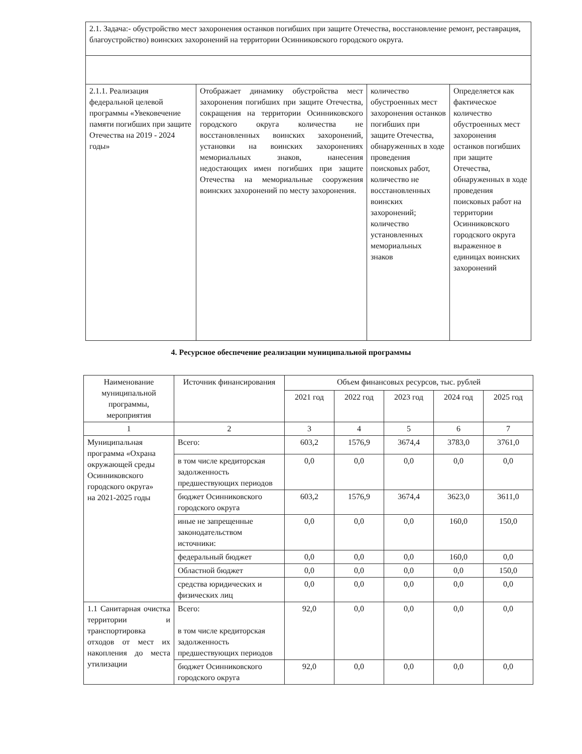| 2.1. Задача:- обустройство мест захоронения останков погибших при защите Отечества, восстановление ремонт, реставрация, благоустройство) воинских захоронений на территории Осинниковского городского округа. | | | |
| 2.1.1. Реализация федеральной целевой программы «Увековечение памяти погибших при защите Отечества на 2019 - 2024 годы» | Отображает динамику обустройства мест захоронения погибших при защите Отечества, сокращения на территории Осинниковского городского округа количества не восстановленных воинских захоронений, установки на воинских захоронениях мемориальных знаков, нанесения недостающих имен погибших при защите Отечества на мемориальные сооружения воинских захоронений по месту захоронения. | количество обустроенных мест захоронения останков погибших при защите Отечества, обнаруженных в ходе проведения поисковых работ, количество не восстановленных воинских захоронений; количество установленных мемориальных знаков | Определяется как фактическое количество обустроенных мест захоронения останков погибших при защите Отечества, обнаруженных в ходе проведения поисковых работ на территории Осинниковского городского округа выраженное в единицах воинских захоронений |
4. Ресурсное обеспечение реализации муниципальной программы
| Наименование муниципальной программы, мероприятия | Источник финансирования | Объем финансовых ресурсов, тыс. рублей | | | | |
| --- | --- | --- | --- | --- | --- | --- |
| | | 2021 год | 2022 год | 2023 год | 2024 год | 2025 год |
| 1 | 2 | 3 | 4 | 5 | 6 | 7 |
| Муниципальная программа «Охрана окружающей среды Осинниковского городского округа» на 2021-2025 годы | Всего: | 603,2 | 1576,9 | 3674,4 | 3783,0 | 3761,0 |
| | в том числе кредиторская задолженность предшествующих периодов | 0,0 | 0,0 | 0,0 | 0,0 | 0,0 |
| | бюджет Осинниковского городского округа | 603,2 | 1576,9 | 3674,4 | 3623,0 | 3611,0 |
| | иные не запрещенные законодательством источники: | 0,0 | 0,0 | 0,0 | 160,0 | 150,0 |
| | федеральный бюджет | 0,0 | 0,0 | 0,0 | 160,0 | 0,0 |
| | Областной бюджет | 0,0 | 0,0 | 0,0 | 0,0 | 150,0 |
| | средства юридических и физических лиц | 0,0 | 0,0 | 0,0 | 0,0 | 0,0 |
| 1.1 Санитарная очистка территории и транспортировка отходов от мест их накопления до места утилизации | Всего: в том числе кредиторская задолженность предшествующих периодов | 92,0 | 0,0 | 0,0 | 0,0 | 0,0 |
| | бюджет Осинниковского городского округа | 92,0 | 0,0 | 0,0 | 0,0 | 0,0 |